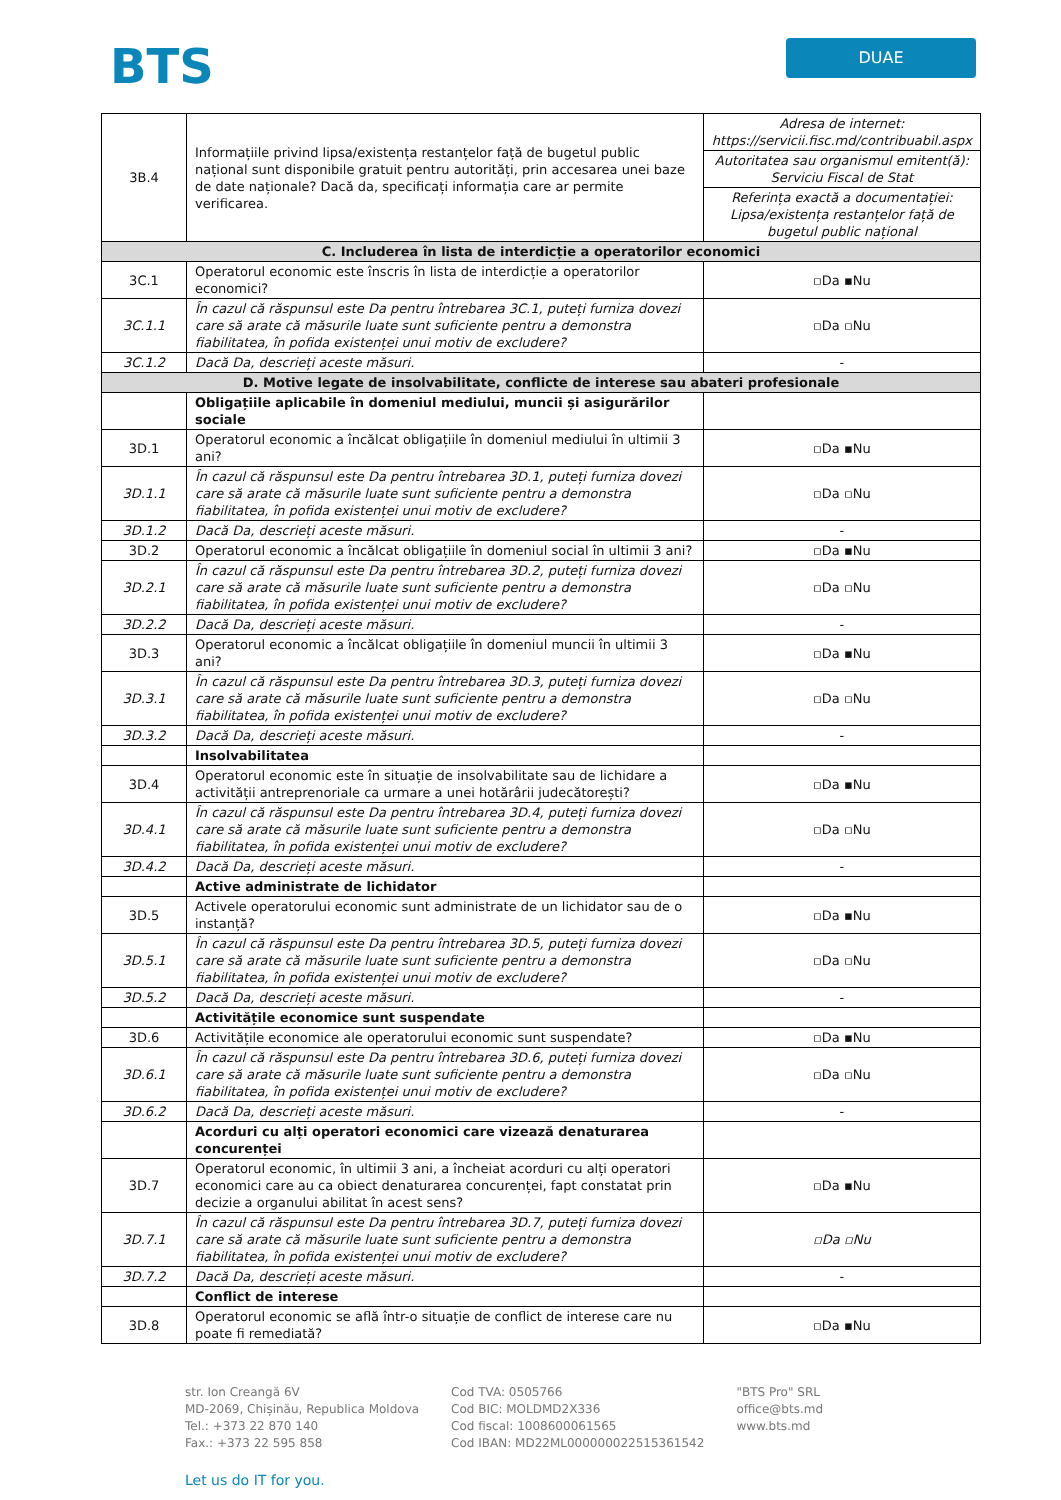BTS
DUAE
| 3B.4 | Informațiile privind lipsa/existența restanțelor față de bugetul public național sunt disponibile gratuit pentru autorități, prin accesarea unei baze de date naționale? Dacă da, specificați informația care ar permite verificarea. | Adresa de internet: https://servicii.fisc.md/contribuabil.aspx |
| | | Autoritatea sau organismul emitent(ă): Serviciu Fiscal de Stat |
| | | Referința exactă a documentației: Lipsa/existența restanțelor față de bugetul public național |
| C. Includerea în lista de interdicție a operatorilor economici | | |
| 3C.1 | Operatorul economic este înscris în lista de interdicție a operatorilor economici? | ▫Da ▪Nu |
| 3C.1.1 | În cazul că răspunsul este Da pentru întrebarea 3C.1, puteți furniza dovezi care să arate că măsurile luate sunt suficiente pentru a demonstra fiabilitatea, în pofida existenței unui motiv de excludere? | ▫Da ▫Nu |
| 3C.1.2 | Dacă Da, descrieți aceste măsuri. | - |
| D. Motive legate de insolvabilitate, conflicte de interese sau abateri profesionale | | |
| | Obligațiile aplicabile în domeniul mediului, muncii și asigurărilor sociale | |
| 3D.1 | Operatorul economic a încălcat obligațiile în domeniul mediului în ultimii 3 ani? | ▫Da ▪Nu |
| 3D.1.1 | În cazul că răspunsul este Da pentru întrebarea 3D.1, puteți furniza dovezi care să arate că măsurile luate sunt suficiente pentru a demonstra fiabilitatea, în pofida existenței unui motiv de excludere? | ▫Da ▫Nu |
| 3D.1.2 | Dacă Da, descrieți aceste măsuri. | - |
| 3D.2 | Operatorul economic a încălcat obligațiile în domeniul social în ultimii 3 ani? | ▫Da ▪Nu |
| 3D.2.1 | În cazul că răspunsul este Da pentru întrebarea 3D.2, puteți furniza dovezi care să arate că măsurile luate sunt suficiente pentru a demonstra fiabilitatea, în pofida existenței unui motiv de excludere? | ▫Da ▫Nu |
| 3D.2.2 | Dacă Da, descrieți aceste măsuri. | - |
| 3D.3 | Operatorul economic a încălcat obligațiile în domeniul muncii în ultimii 3 ani? | ▫Da ▪Nu |
| 3D.3.1 | În cazul că răspunsul este Da pentru întrebarea 3D.3, puteți furniza dovezi care să arate că măsurile luate sunt suficiente pentru a demonstra fiabilitatea, în pofida existenței unui motiv de excludere? | ▫Da ▫Nu |
| 3D.3.2 | Dacă Da, descrieți aceste măsuri. | - |
| | Insolvabilitatea | |
| 3D.4 | Operatorul economic este în situație de insolvabilitate sau de lichidare a activității antreprenoriale ca urmare a unei hotărârii judecătorești? | ▫Da ▪Nu |
| 3D.4.1 | În cazul că răspunsul este Da pentru întrebarea 3D.4, puteți furniza dovezi care să arate că măsurile luate sunt suficiente pentru a demonstra fiabilitatea, în pofida existenței unui motiv de excludere? | ▫Da ▫Nu |
| 3D.4.2 | Dacă Da, descrieți aceste măsuri. | - |
| | Active administrate de lichidator | |
| 3D.5 | Activele operatorului economic sunt administrate de un lichidator sau de o instanță? | ▫Da ▪Nu |
| 3D.5.1 | În cazul că răspunsul este Da pentru întrebarea 3D.5, puteți furniza dovezi care să arate că măsurile luate sunt suficiente pentru a demonstra fiabilitatea, în pofida existenței unui motiv de excludere? | ▫Da ▫Nu |
| 3D.5.2 | Dacă Da, descrieți aceste măsuri. | - |
| | Activitățile economice sunt suspendate | |
| 3D.6 | Activitățile economice ale operatorului economic sunt suspendate? | ▫Da ▪Nu |
| 3D.6.1 | În cazul că răspunsul este Da pentru întrebarea 3D.6, puteți furniza dovezi care să arate că măsurile luate sunt suficiente pentru a demonstra fiabilitatea, în pofida existenței unui motiv de excludere? | ▫Da ▫Nu |
| 3D.6.2 | Dacă Da, descrieți aceste măsuri. | - |
| | Acorduri cu alți operatori economici care vizează denaturarea concurenței | |
| 3D.7 | Operatorul economic, în ultimii 3 ani, a încheiat acorduri cu alți operatori economici care au ca obiect denaturarea concurenței, fapt constatat prin decizie a organului abilitat în acest sens? | ▫Da ▪Nu |
| 3D.7.1 | În cazul că răspunsul este Da pentru întrebarea 3D.7, puteți furniza dovezi care să arate că măsurile luate sunt suficiente pentru a demonstra fiabilitatea, în pofida existenței unui motiv de excludere? | ▫Da ▫Nu |
| 3D.7.2 | Dacă Da, descrieți aceste măsuri. | - |
| | Conflict de interese | |
| 3D.8 | Operatorul economic se află într-o situație de conflict de interese care nu poate fi remediată? | ▫Da ▪Nu |
str. Ion Creangă 6V
MD-2069, Chișinău, Republica Moldova
Tel.: +373 22 870 140
Fax.: +373 22 595 858
Cod TVA: 0505766
Cod BIC: MOLDMD2X336
Cod fiscal: 1008600061565
Cod IBAN: MD22ML000000022515361542
"BTS Pro" SRL
office@bts.md
www.bts.md
Let us do IT for you.